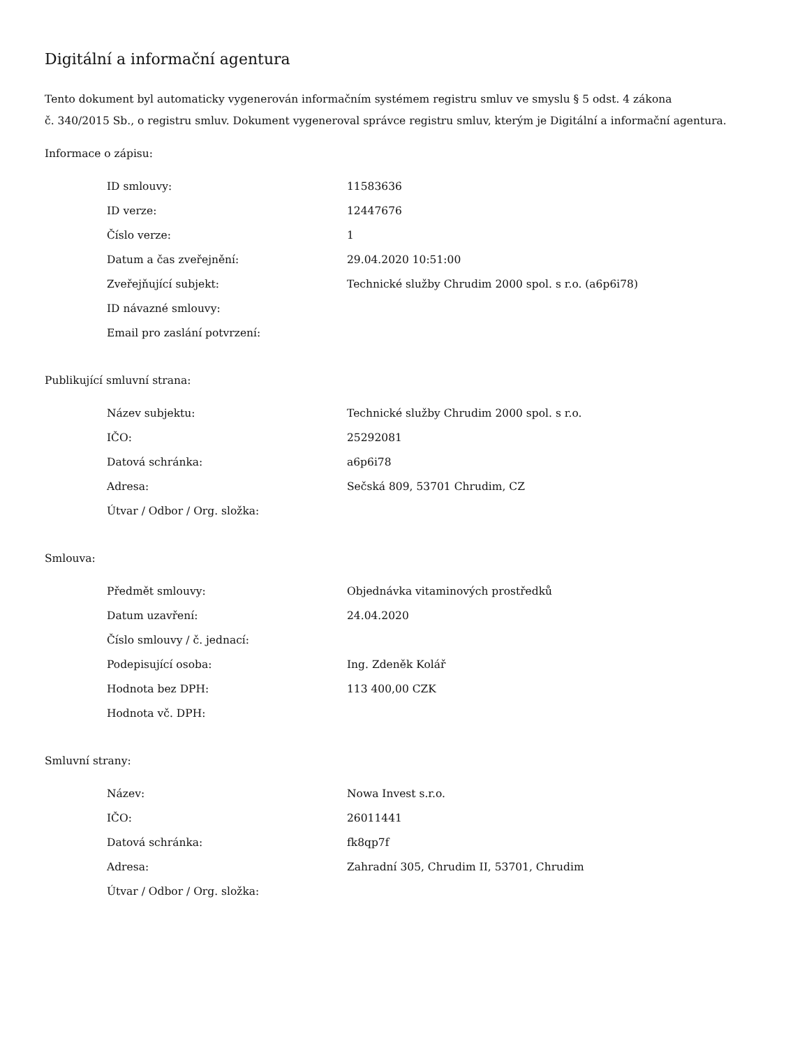Digitální a informační agentura
Tento dokument byl automaticky vygenerován informačním systémem registru smluv ve smyslu § 5 odst. 4 zákona
č. 340/2015 Sb., o registru smluv. Dokument vygeneroval správce registru smluv, kterým je Digitální a informační agentura.
Informace o zápisu:
| ID smlouvy: | 11583636 |
| ID verze: | 12447676 |
| Číslo verze: | 1 |
| Datum a čas zveřejnění: | 29.04.2020 10:51:00 |
| Zveřejňující subjekt: | Technické služby Chrudim 2000 spol. s r.o. (a6p6i78) |
| ID návazné smlouvy: | |
| Email pro zaslání potvrzení: | |
Publikující smluvní strana:
| Název subjektu: | Technické služby Chrudim 2000 spol. s r.o. |
| IČO: | 25292081 |
| Datová schránka: | a6p6i78 |
| Adresa: | Sečská 809, 53701 Chrudim, CZ |
| Útvar / Odbor / Org. složka: | |
Smlouva:
| Předmět smlouvy: | Objednávka vitaminových prostředků |
| Datum uzavření: | 24.04.2020 |
| Číslo smlouvy / č. jednací: | |
| Podepisující osoba: | Ing. Zdeněk Kolář |
| Hodnota bez DPH: | 113 400,00 CZK |
| Hodnota vč. DPH: | |
Smluvní strany:
| Název: | Nowa Invest s.r.o. |
| IČO: | 26011441 |
| Datová schránka: | fk8qp7f |
| Adresa: | Zahradní 305, Chrudim II, 53701, Chrudim |
| Útvar / Odbor / Org. složka: | |